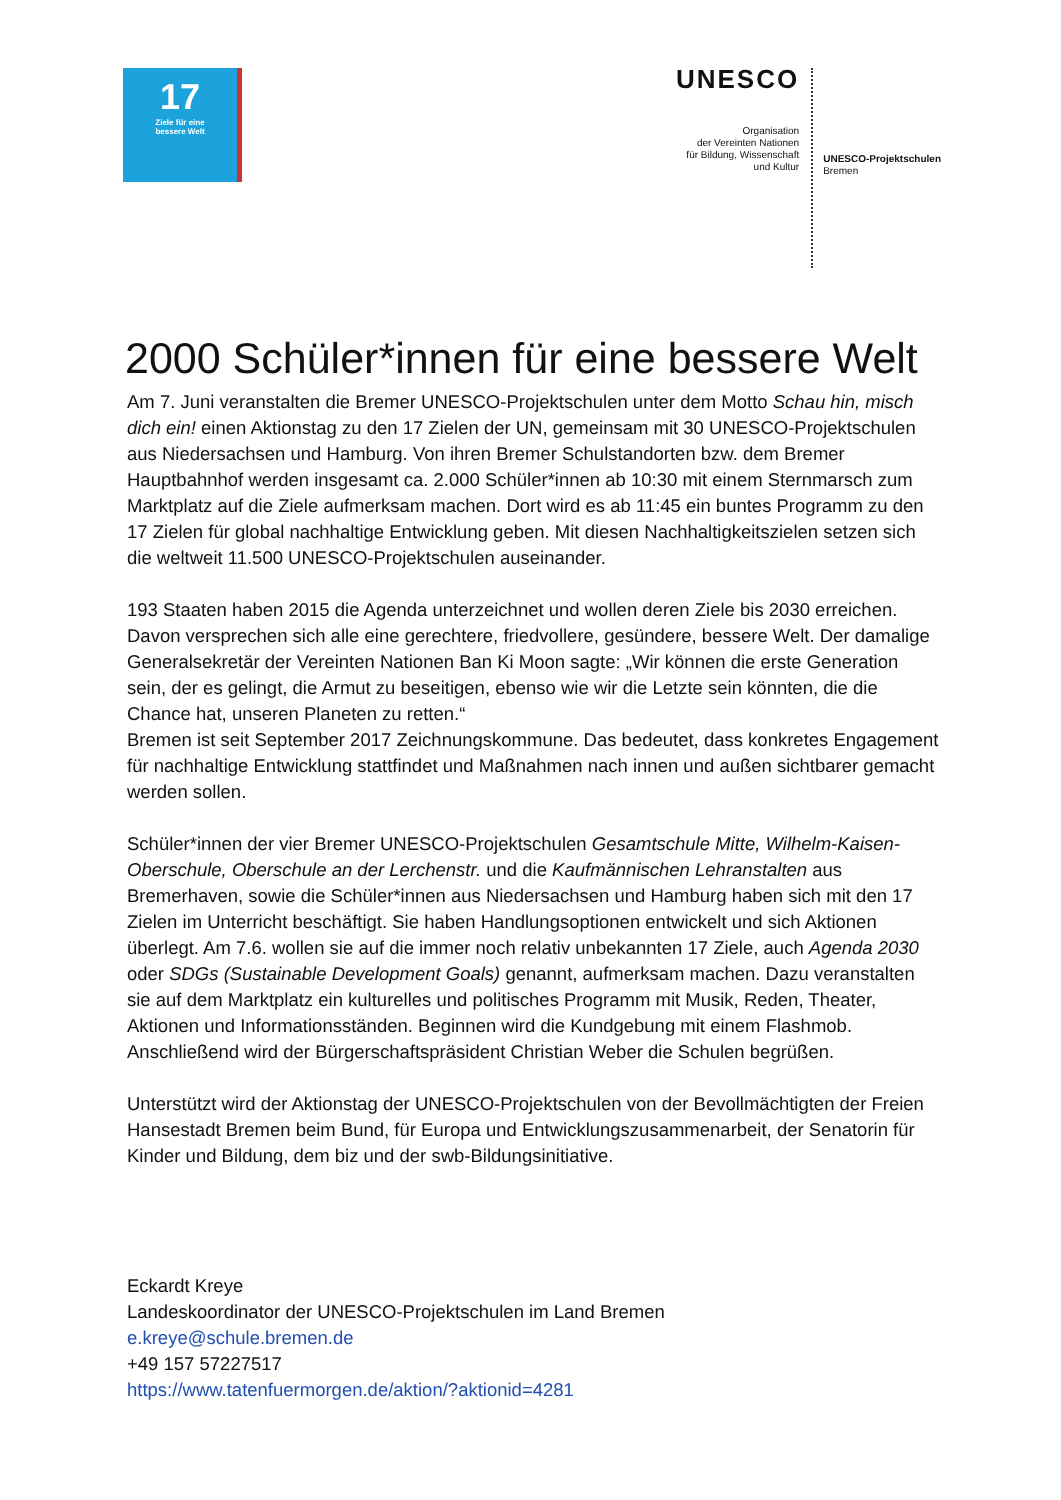17
Ziele für eine
bessere Welt
UNESCO
Organisation
der Vereinten Nationen
für Bildung, Wissenschaft
und Kultur
UNESCO-Projektschulen
Bremen
2000 Schüler*innen für eine bessere Welt
Am 7. Juni veranstalten die Bremer UNESCO-Projektschulen unter dem Motto Schau hin, misch dich ein! einen Aktionstag zu den 17 Zielen der UN, gemeinsam mit 30 UNESCO-Projektschulen aus Niedersachsen und Hamburg. Von ihren Bremer Schulstandorten bzw. dem Bremer Hauptbahnhof werden insgesamt ca. 2.000 Schüler*innen ab 10:30 mit einem Sternmarsch zum Marktplatz auf die Ziele aufmerksam machen. Dort wird es ab 11:45 ein buntes Programm zu den 17 Zielen für global nachhaltige Entwicklung geben. Mit diesen Nachhaltigkeitszielen setzen sich die weltweit 11.500 UNESCO-Projektschulen auseinander.
193 Staaten haben 2015 die Agenda unterzeichnet und wollen deren Ziele bis 2030 erreichen. Davon versprechen sich alle eine gerechtere, friedvollere, gesündere, bessere Welt. Der damalige Generalsekretär der Vereinten Nationen Ban Ki Moon sagte: „Wir können die erste Generation sein, der es gelingt, die Armut zu beseitigen, ebenso wie wir die Letzte sein könnten, die die Chance hat, unseren Planeten zu retten.“
Bremen ist seit September 2017 Zeichnungskommune. Das bedeutet, dass konkretes Engagement für nachhaltige Entwicklung stattfindet und Maßnahmen nach innen und außen sichtbarer gemacht werden sollen.
Schüler*innen der vier Bremer UNESCO-Projektschulen Gesamtschule Mitte, Wilhelm-Kaisen-Oberschule, Oberschule an der Lerchenstr. und die Kaufmännischen Lehranstalten aus Bremerhaven, sowie die Schüler*innen aus Niedersachsen und Hamburg haben sich mit den 17 Zielen im Unterricht beschäftigt. Sie haben Handlungsoptionen entwickelt und sich Aktionen überlegt. Am 7.6. wollen sie auf die immer noch relativ unbekannten 17 Ziele, auch Agenda 2030 oder SDGs (Sustainable Development Goals) genannt, aufmerksam machen. Dazu veranstalten sie auf dem Marktplatz ein kulturelles und politisches Programm mit Musik, Reden, Theater, Aktionen und Informationsständen. Beginnen wird die Kundgebung mit einem Flashmob. Anschließend wird der Bürgerschaftspräsident Christian Weber die Schulen begrüßen.
Unterstützt wird der Aktionstag der UNESCO-Projektschulen von der Bevollmächtigten der Freien Hansestadt Bremen beim Bund, für Europa und Entwicklungszusammenarbeit, der Senatorin für Kinder und Bildung, dem biz und der swb-Bildungsinitiative.
Eckardt Kreye
Landeskoordinator der UNESCO-Projektschulen im Land Bremen
e.kreye@schule.bremen.de
+49 157 57227517
https://www.tatenfuermorgen.de/aktion/?aktionid=4281